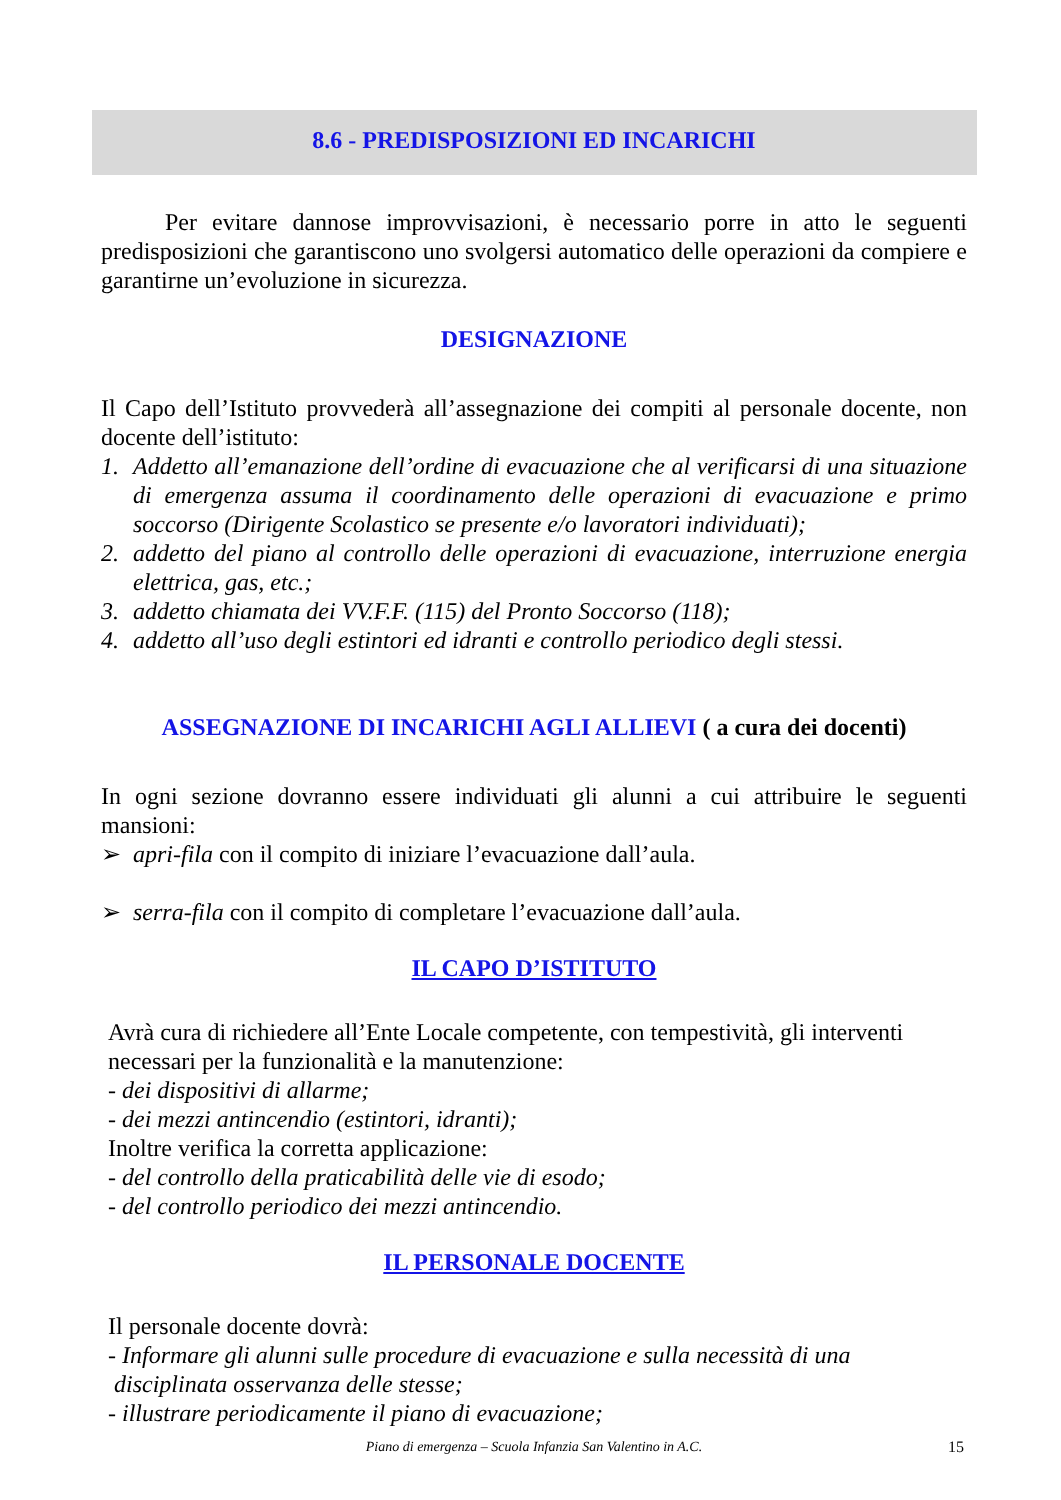8.6 - PREDISPOSIZIONI ED INCARICHI
Per evitare dannose improvvisazioni, è necessario porre in atto le seguenti predisposizioni che garantiscono uno svolgersi automatico delle operazioni da compiere e garantirne un’evoluzione in sicurezza.
DESIGNAZIONE
Il Capo dell’Istituto provvederà all’assegnazione dei compiti al personale docente, non docente dell’istituto:
1. Addetto all’emanazione dell’ordine di evacuazione che al verificarsi di una situazione di emergenza assuma il coordinamento delle operazioni di evacuazione e primo soccorso (Dirigente Scolastico se presente e/o lavoratori individuati);
2. addetto del piano al controllo delle operazioni di evacuazione, interruzione energia elettrica, gas, etc.;
3. addetto chiamata dei VV.F.F. (115) del Pronto Soccorso (118);
4. addetto all’uso degli estintori ed idranti e controllo periodico degli stessi.
ASSEGNAZIONE DI INCARICHI AGLI ALLIEVI ( a cura dei docenti)
In ogni sezione dovranno essere individuati gli alunni a cui attribuire le seguenti mansioni:
➢ apri-fila con il compito di iniziare l’evacuazione dall’aula.
➢ serra-fila con il compito di completare l’evacuazione dall’aula.
IL CAPO D’ISTITUTO
Avrà cura di richiedere all’Ente Locale competente, con tempestività, gli interventi necessari per la funzionalità e la manutenzione:
- dei dispositivi di allarme;
- dei mezzi antincendio (estintori, idranti);
Inoltre verifica la corretta applicazione:
- del controllo della praticabilità delle vie di esodo;
- del controllo periodico dei mezzi antincendio.
IL PERSONALE DOCENTE
Il personale docente dovrà:
- Informare gli alunni sulle procedure di evacuazione e sulla necessità di una
disciplinata osservanza delle stesse;
- illustrare periodicamente il piano di evacuazione;
Piano di emergenza – Scuola Infanzia San Valentino in A.C. 15